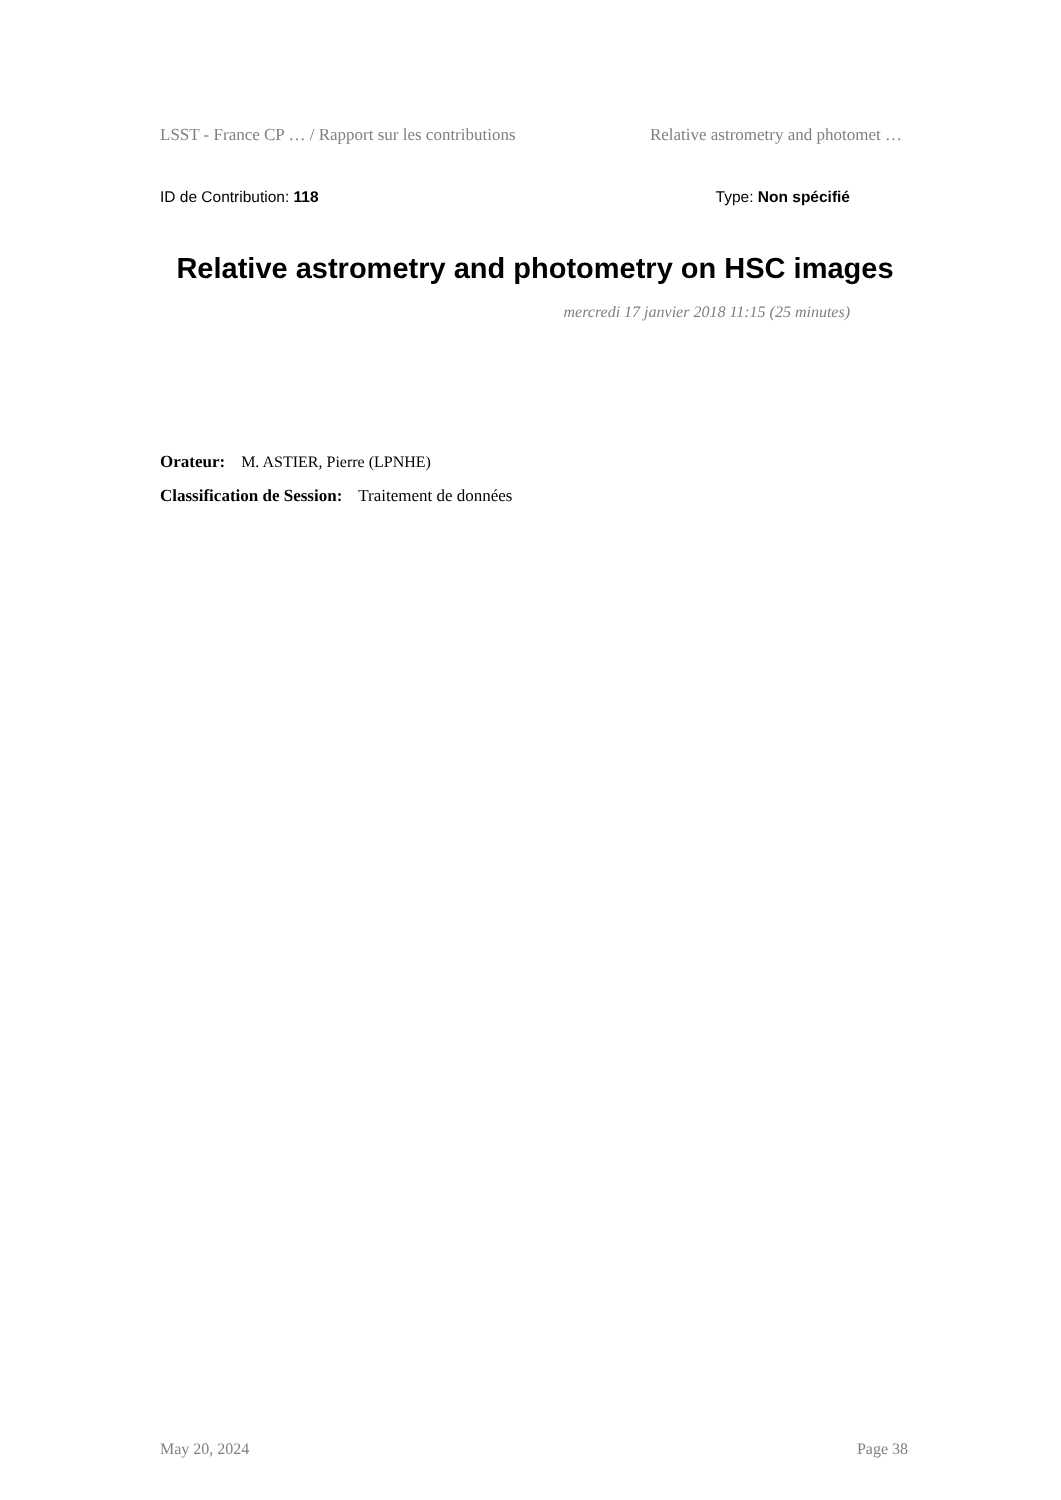LSST - France CP … / Rapport sur les contributions Relative astrometry and photomet …
ID de Contribution: 118 Type: Non spécifié
Relative astrometry and photometry on HSC images
mercredi 17 janvier 2018 11:15 (25 minutes)
Orateur: M. ASTIER, Pierre (LPNHE)
Classification de Session: Traitement de données
May 20, 2024 Page 38